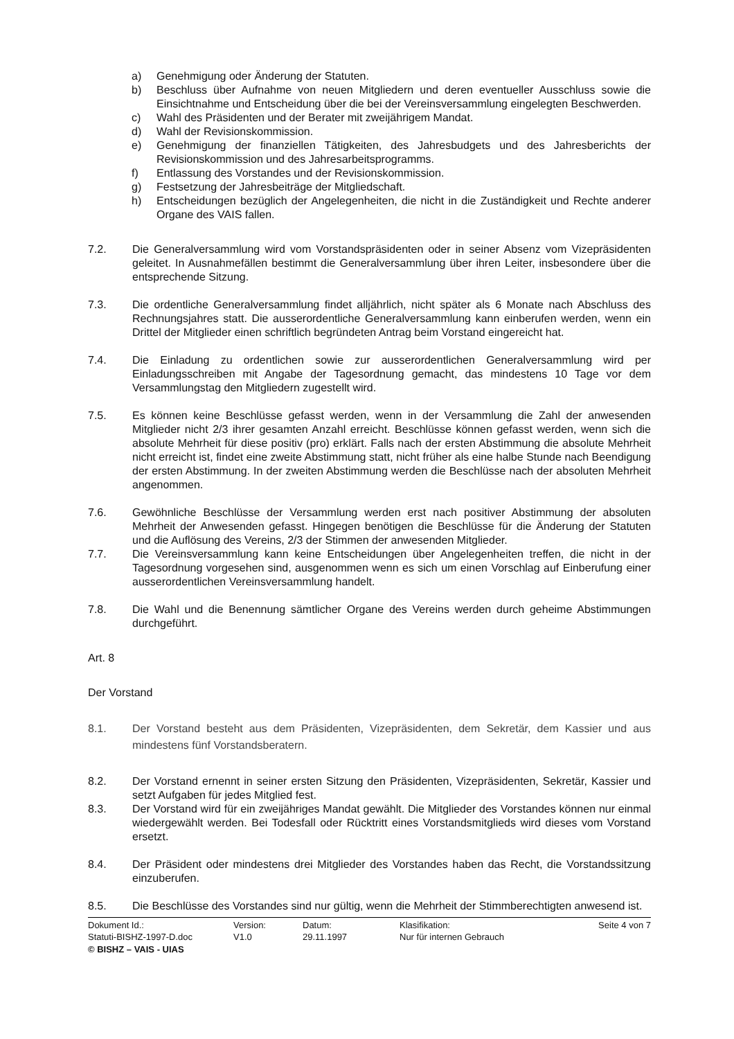a) Genehmigung oder Änderung der Statuten.
b) Beschluss über Aufnahme von neuen Mitgliedern und deren eventueller Ausschluss sowie die Einsichtnahme und Entscheidung über die bei der Vereinsversammlung eingelegten Beschwerden.
c) Wahl des Präsidenten und der Berater mit zweijährigem Mandat.
d) Wahl der Revisionskommission.
e) Genehmigung der finanziellen Tätigkeiten, des Jahresbudgets und des Jahresberichts der Revisionskommission und des Jahresarbeitsprogramms.
f) Entlassung des Vorstandes und der Revisionskommission.
g) Festsetzung der Jahresbeiträge der Mitgliedschaft.
h) Entscheidungen bezüglich der Angelegenheiten, die nicht in die Zuständigkeit und Rechte anderer Organe des VAIS fallen.
7.2. Die Generalversammlung wird vom Vorstandspräsidenten oder in seiner Absenz vom Vizepräsidenten geleitet. In Ausnahmefällen bestimmt die Generalversammlung über ihren Leiter, insbesondere über die entsprechende Sitzung.
7.3. Die ordentliche Generalversammlung findet alljährlich, nicht später als 6 Monate nach Abschluss des Rechnungsjahres statt. Die ausserordentliche Generalversammlung kann einberufen werden, wenn ein Drittel der Mitglieder einen schriftlich begründeten Antrag beim Vorstand eingereicht hat.
7.4. Die Einladung zu ordentlichen sowie zur ausserordentlichen Generalversammlung wird per Einladungsschreiben mit Angabe der Tagesordnung gemacht, das mindestens 10 Tage vor dem Versammlungstag den Mitgliedern zugestellt wird.
7.5. Es können keine Beschlüsse gefasst werden, wenn in der Versammlung die Zahl der anwesenden Mitglieder nicht 2/3 ihrer gesamten Anzahl erreicht. Beschlüsse können gefasst werden, wenn sich die absolute Mehrheit für diese positiv (pro) erklärt. Falls nach der ersten Abstimmung die absolute Mehrheit nicht erreicht ist, findet eine zweite Abstimmung statt, nicht früher als eine halbe Stunde nach Beendigung der ersten Abstimmung. In der zweiten Abstimmung werden die Beschlüsse nach der absoluten Mehrheit angenommen.
7.6. Gewöhnliche Beschlüsse der Versammlung werden erst nach positiver Abstimmung der absoluten Mehrheit der Anwesenden gefasst. Hingegen benötigen die Beschlüsse für die Änderung der Statuten und die Auflösung des Vereins, 2/3 der Stimmen der anwesenden Mitglieder.
7.7. Die Vereinsversammlung kann keine Entscheidungen über Angelegenheiten treffen, die nicht in der Tagesordnung vorgesehen sind, ausgenommen wenn es sich um einen Vorschlag auf Einberufung einer ausserordentlichen Vereinsversammlung handelt.
7.8. Die Wahl und die Benennung sämtlicher Organe des Vereins werden durch geheime Abstimmungen durchgeführt.
Art. 8
Der Vorstand
8.1. Der Vorstand besteht aus dem Präsidenten, Vizepräsidenten, dem Sekretär, dem Kassier und aus mindestens fünf Vorstandsberatern.
8.2. Der Vorstand ernennt in seiner ersten Sitzung den Präsidenten, Vizepräsidenten, Sekretär, Kassier und setzt Aufgaben für jedes Mitglied fest.
8.3. Der Vorstand wird für ein zweijähriges Mandat gewählt. Die Mitglieder des Vorstandes können nur einmal wiedergewählt werden. Bei Todesfall oder Rücktritt eines Vorstandsmitglieds wird dieses vom Vorstand ersetzt.
8.4. Der Präsident oder mindestens drei Mitglieder des Vorstandes haben das Recht, die Vorstandssitzung einzuberufen.
8.5. Die Beschlüsse des Vorstandes sind nur gültig, wenn die Mehrheit der Stimmberechtigten anwesend ist.
Dokument Id.:
Statuti-BISHZ-1997-D.doc
Version:
V1.0
Datum:
29.11.1997
Klasifikation:
Nur für internen Gebrauch
Seite 4 von 7
© BISHZ – VAIS - UIAS